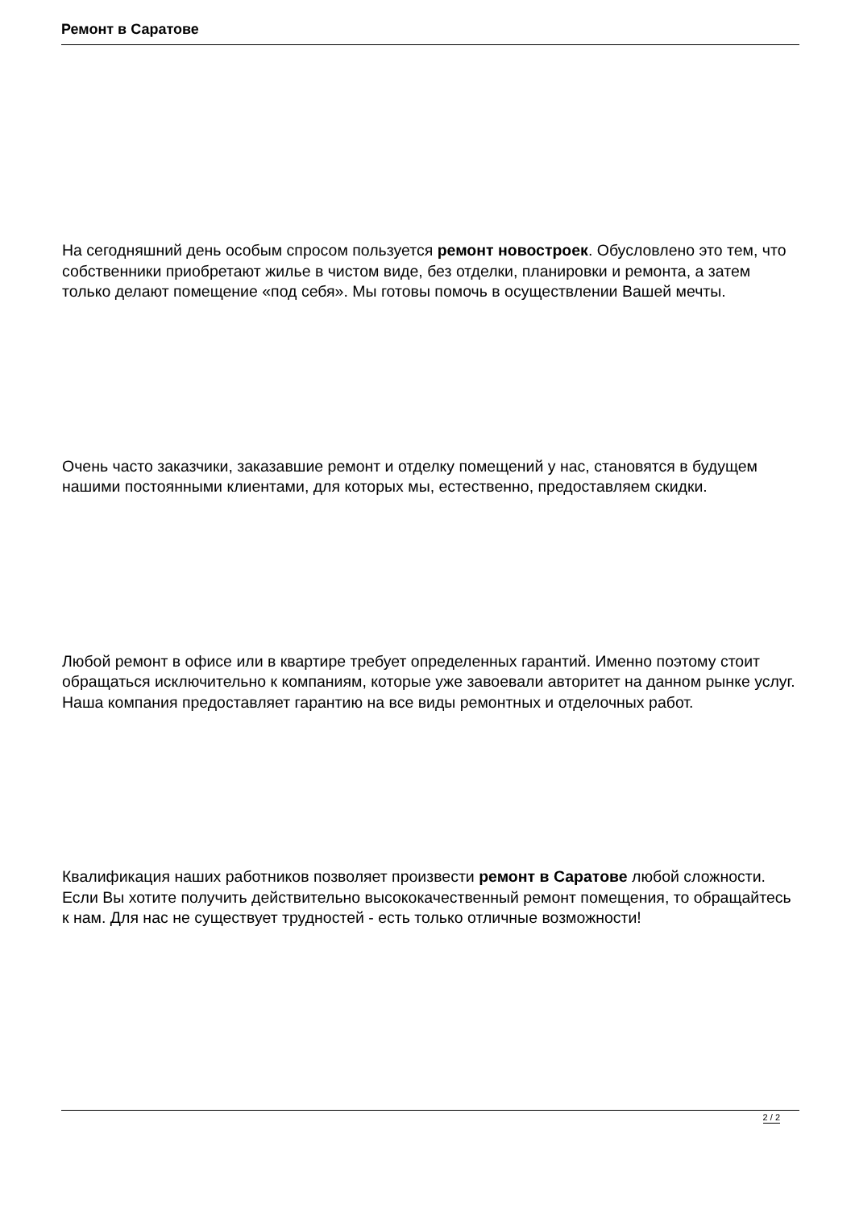Ремонт в Саратове
На сегодняшний день особым спросом пользуется ремонт новостроек. Обусловлено это тем, что собственники приобретают жилье в чистом виде, без отделки, планировки и ремонта, а затем только делают помещение «под себя». Мы готовы помочь в осуществлении Вашей мечты.
Очень часто заказчики, заказавшие ремонт и отделку помещений у нас, становятся в будущем нашими постоянными клиентами, для которых мы, естественно, предоставляем скидки.
Любой ремонт в офисе или в квартире требует определенных гарантий. Именно поэтому стоит обращаться исключительно к компаниям, которые уже завоевали авторитет на данном рынке услуг. Наша компания предоставляет гарантию на все виды ремонтных и отделочных работ.
Квалификация наших работников позволяет произвести ремонт в Саратове любой сложности. Если Вы хотите получить действительно высококачественный ремонт помещения, то обращайтесь к нам. Для нас не существует трудностей - есть только отличные возможности!
2 / 2